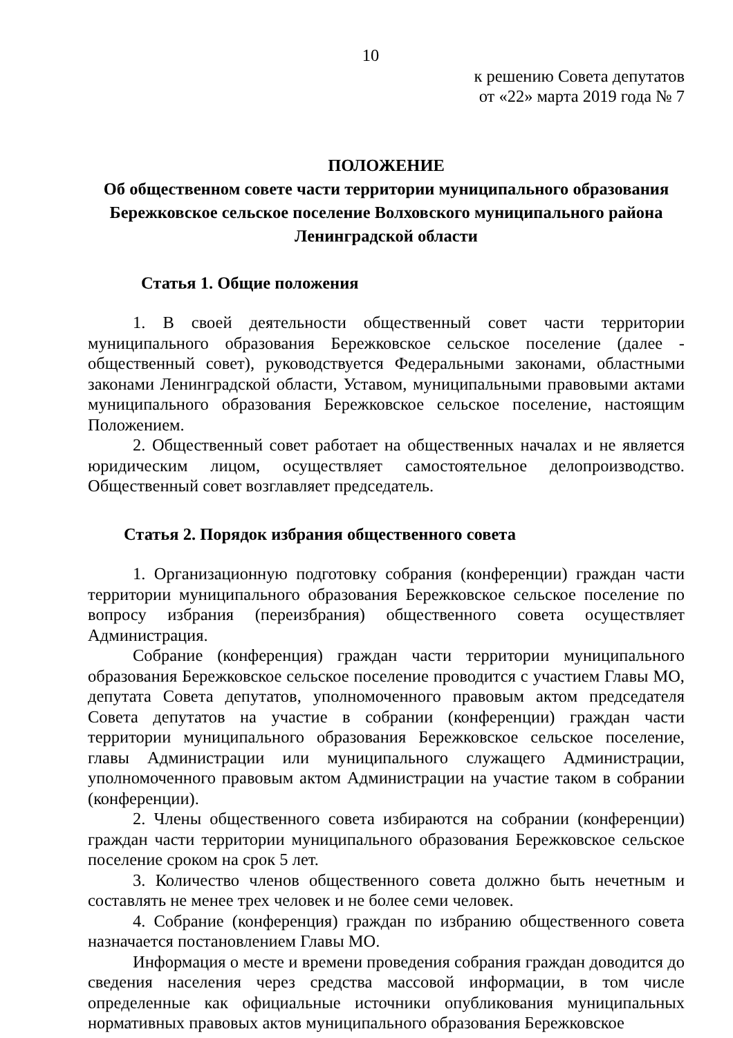10
к решению Совета депутатов
от «22» марта 2019 года № 7
ПОЛОЖЕНИЕ
Об общественном совете части территории муниципального образования Бережковское сельское поселение Волховского муниципального района Ленинградской области
Статья 1. Общие положения
1. В своей деятельности общественный совет части территории муниципального образования Бережковское сельское поселение (далее - общественный совет), руководствуется Федеральными законами, областными законами Ленинградской области, Уставом, муниципальными правовыми актами муниципального образования Бережковское сельское поселение, настоящим Положением.
2. Общественный совет работает на общественных началах и не является юридическим лицом, осуществляет самостоятельное делопроизводство. Общественный совет возглавляет председатель.
Статья 2. Порядок избрания общественного совета
1. Организационную подготовку собрания (конференции) граждан части территории муниципального образования Бережковское сельское поселение по вопросу избрания (переизбрания) общественного совета осуществляет Администрация.
Собрание (конференция) граждан части территории муниципального образования Бережковское сельское поселение проводится с участием Главы МО, депутата Совета депутатов, уполномоченного правовым актом председателя Совета депутатов на участие в собрании (конференции) граждан части территории муниципального образования Бережковское сельское поселение, главы Администрации или муниципального служащего Администрации, уполномоченного правовым актом Администрации на участие таком в собрании (конференции).
2. Члены общественного совета избираются на собрании (конференции) граждан части территории муниципального образования Бережковское сельское поселение сроком на срок 5 лет.
3. Количество членов общественного совета должно быть нечетным и составлять не менее трех человек и не более семи человек.
4. Собрание (конференция) граждан по избранию общественного совета назначается постановлением Главы МО.
Информация о месте и времени проведения собрания граждан доводится до сведения населения через средства массовой информации, в том числе определенные как официальные источники опубликования муниципальных нормативных правовых актов муниципального образования Бережковское